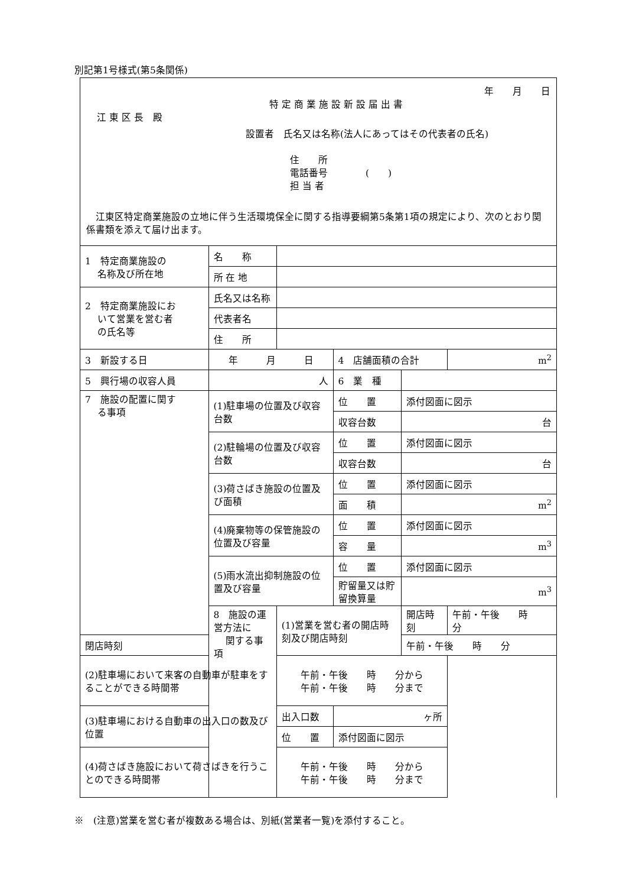別記第1号様式(第5条関係)
年　　月　　日
特 定 商 業 施 設 新 設 届 出 書
江 東 区 長　殿
設置者　氏名又は名称(法人にあってはその代表者の氏名)
住　　所
電話番号　　　　(　　)
担 当 者
　江東区特定商業施設の立地に伴う生活環境保全に関する指導要綱第5条第1項の規定により、次のとおり関係書類を添えて届け出ます。
| 1 特定商業施設の 名称及び所在地 | 名 称 | | | | |
| | 所 在 地 | | | | |
| 2 特定商業施設にお いて営業を営む者 の氏名等 | 氏名又は名称 | | | | |
| | 代表者名 | | | | |
| | 住 所 | | | | |
| 3 新設する日 | 年 月 日 | | 4 店舗面積の合計 | | m<sup>2</sup> |
| 5 興行場の収容人員 | 人 | | 6 業 種 | | |
| 7 施設の配置に関す る事項 | (1)駐車場の位置及び収容台数 | | 位 置 | 添付図面に図示 | |
| | | | 収容台数 | 台 | |
| | (2)駐輪場の位置及び収容台数 | | 位 置 | 添付図面に図示 | |
| | | | 収容台数 | 台 | |
| | (3)荷さばき施設の位置及び面積 | | 位 置 | 添付図面に図示 | |
| | | | 面 積 | m<sup>2</sup> | |
| | (4)廃棄物等の保管施設の位置及び容量 | | 位 置 | 添付図面に図示 | |
| | | | 容 量 | m<sup>3</sup> | |
| | (5)雨水流出抑制施設の位置及び容量 | | 位 置 | 添付図面に図示 | |
| | | | 貯留量又は貯留換算量 | m<sup>3</sup> | |
| | 8 施設の運営方法に 関する事項 | (1)営業を営む者の開店時刻及び閉店時刻 | | 開店時刻 | 午前・午後 時 分 |
| 閉店時刻 | | | | 午前・午後 時 分 | |
| (2)駐車場において来客の自動車が駐車をすることができる時間帯 | | 午前・午後 時 分から 午前・午後 時 分まで | | | |
| (3)駐車場における自動車の出入口の数及び位置 | | 出入口数 | ヶ所 | | |
| | | 位 置 | 添付図面に図示 | | |
| (4)荷さばき施設において荷さばきを行うことのできる時間帯 | | 午前・午後 時 分から 午前・午後 時 分まで | | | |
※　(注意)営業を営む者が複数ある場合は、別紙(営業者一覧)を添付すること。